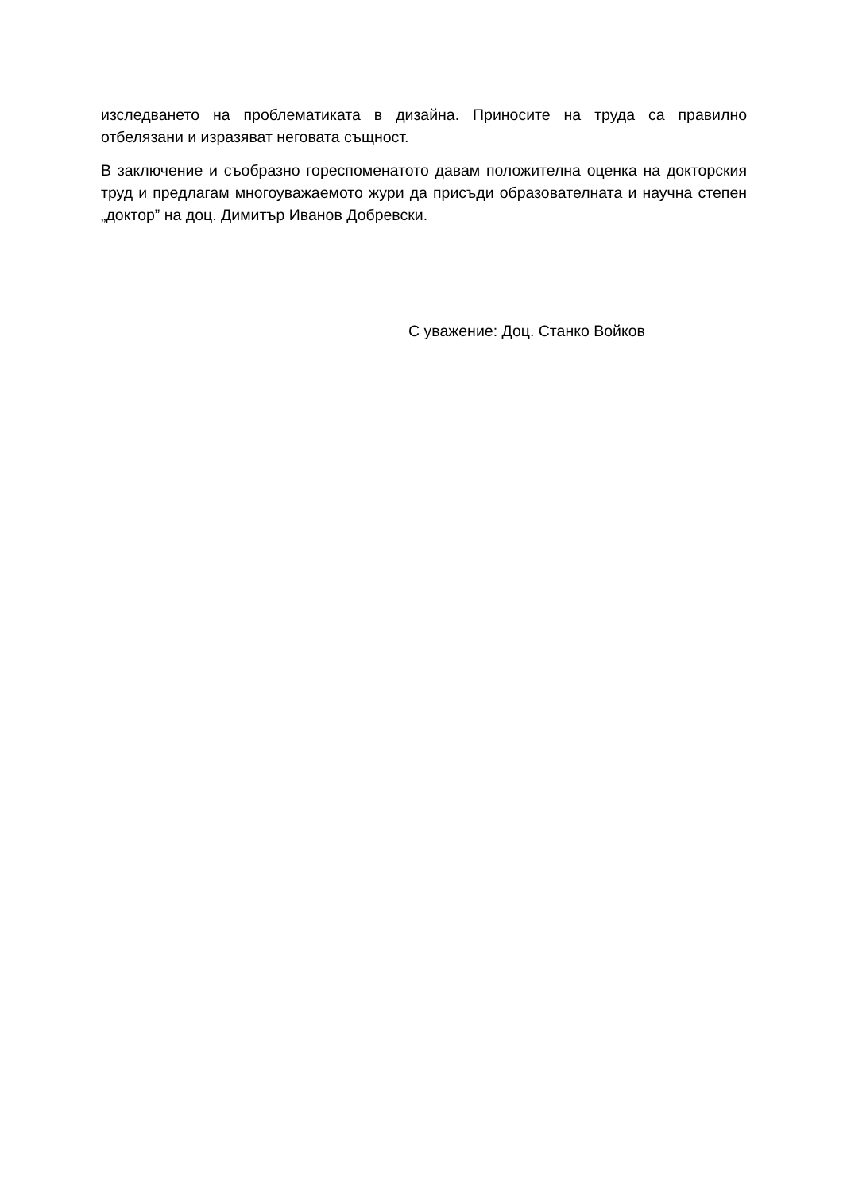изследването на проблематиката в дизайна. Приносите на труда са правилно отбелязани и изразяват неговата същност.
В заключение и съобразно гореспоменатото давам положителна оценка на докторския труд и предлагам многоуважаемото жури да присъди образователната и научна степен „доктор” на доц. Димитър Иванов Добревски.
С уважение: Доц. Станко Войков